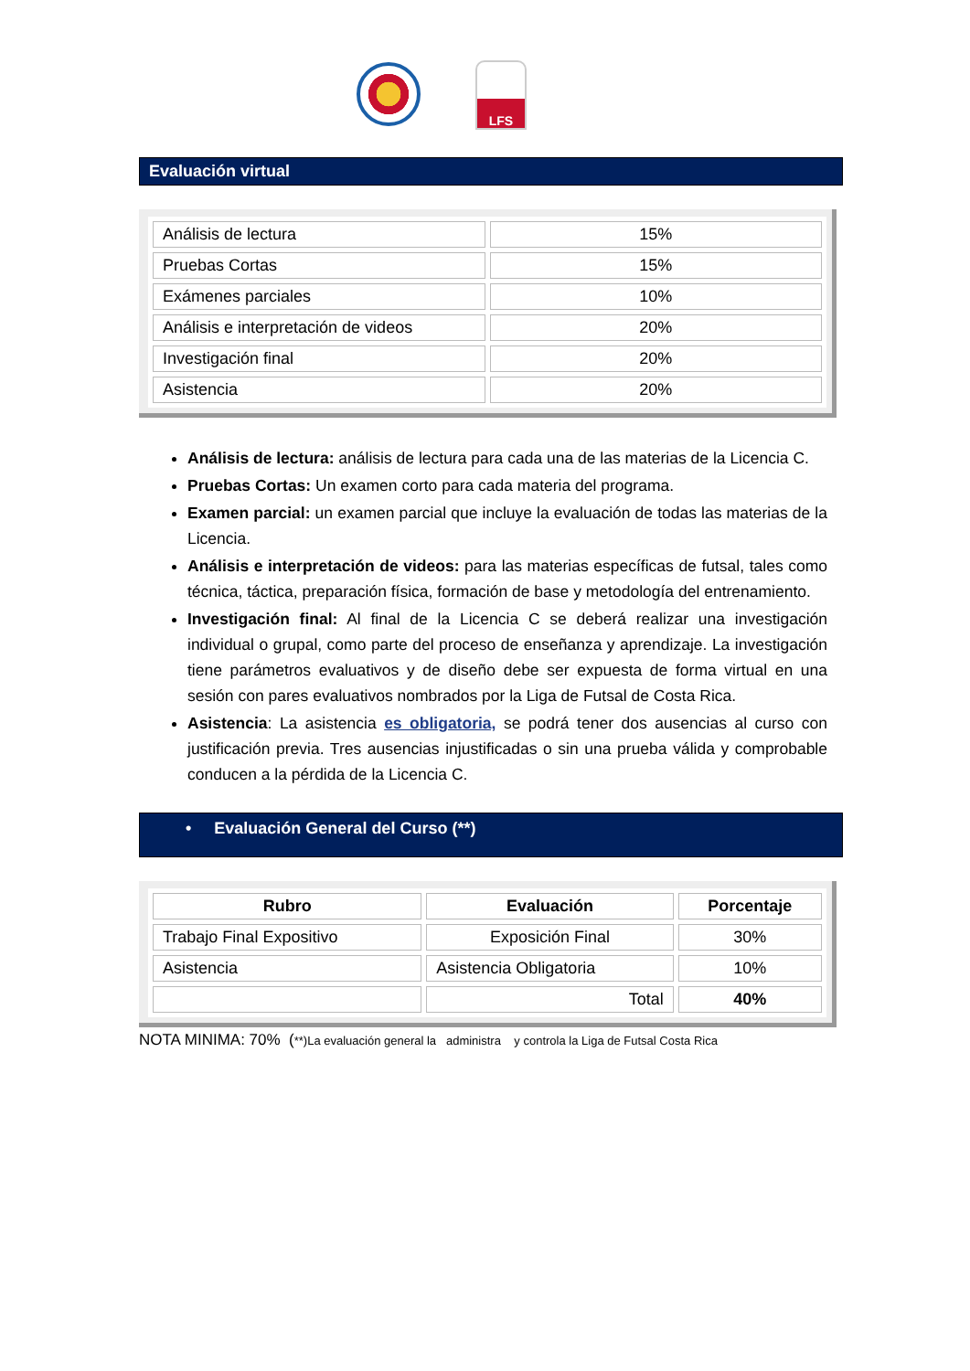LFS
Evaluación virtual
| Análisis de lectura | 15% |
| Pruebas Cortas | 15% |
| Exámenes parciales | 10% |
| Análisis e interpretación de videos | 20% |
| Investigación final | 20% |
| Asistencia | 20% |
Análisis de lectura: análisis de lectura para cada una de las materias de la Licencia C.
Pruebas Cortas: Un examen corto para cada materia del programa.
Examen parcial: un examen parcial que incluye la evaluación de todas las materias de la Licencia.
Análisis e interpretación de videos: para las materias específicas de futsal, tales como técnica, táctica, preparación física, formación de base y metodología del entrenamiento.
Investigación final: Al final de la Licencia C se deberá realizar una investigación individual o grupal, como parte del proceso de enseñanza y aprendizaje. La investigación tiene parámetros evaluativos y de diseño debe ser expuesta de forma virtual en una sesión con pares evaluativos nombrados por la Liga de Futsal de Costa Rica.
Asistencia: La asistencia es obligatoria, se podrá tener dos ausencias al curso con justificación previa. Tres ausencias injustificadas o sin una prueba válida y comprobable conducen a la pérdida de la Licencia C.
• Evaluación General del Curso (**)
| Rubro | Evaluación | Porcentaje |
| --- | --- | --- |
| Trabajo Final Expositivo | Exposición Final | 30% |
| Asistencia | Asistencia Obligatoria | 10% |
| | Total | 40% |
NOTA MINIMA: 70% (**)La evaluación general la administra y controla la Liga de Futsal Costa Rica